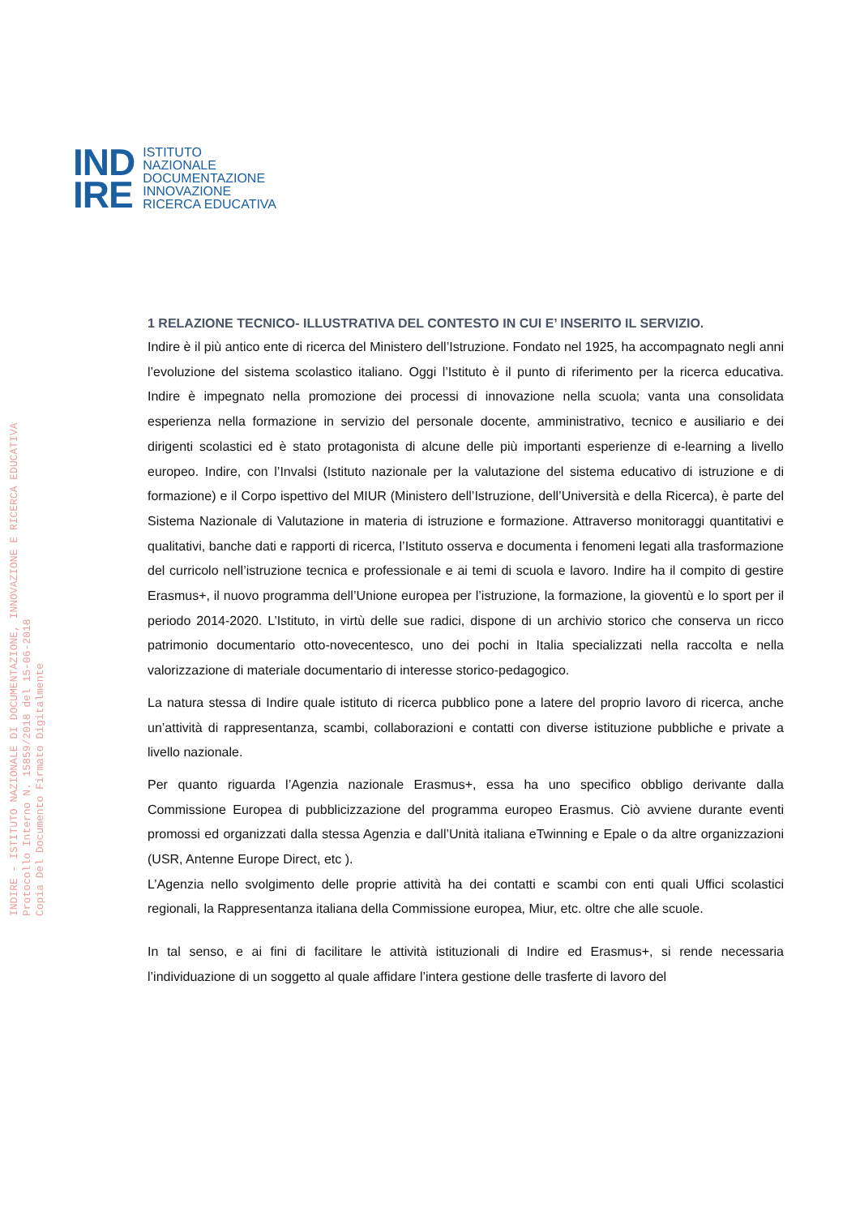IND
IRE
ISTITUTO
NAZIONALE
DOCUMENTAZIONE
INNOVAZIONE
RICERCA EDUCATIVA
INDIRE - ISTITUTO NAZIONALE DI DOCUMENTAZIONE, INNOVAZIONE E RICERCA EDUCATIVA
Protocollo Interno N. 15859/2018 del 15-06-2018
Copia Del Documento Firmato Digitalmente
1 RELAZIONE TECNICO- ILLUSTRATIVA DEL CONTESTO IN CUI E’ INSERITO IL SERVIZIO.
Indire è il più antico ente di ricerca del Ministero dell’Istruzione. Fondato nel 1925, ha accompagnato negli anni l’evoluzione del sistema scolastico italiano. Oggi l’Istituto è il punto di riferimento per la ricerca educativa. Indire è impegnato nella promozione dei processi di innovazione nella scuola; vanta una consolidata esperienza nella formazione in servizio del personale docente, amministrativo, tecnico e ausiliario e dei dirigenti scolastici ed è stato protagonista di alcune delle più importanti esperienze di e-learning a livello europeo. Indire, con l’Invalsi (Istituto nazionale per la valutazione del sistema educativo di istruzione e di formazione) e il Corpo ispettivo del MIUR (Ministero dell’Istruzione, dell’Università e della Ricerca), è parte del Sistema Nazionale di Valutazione in materia di istruzione e formazione. Attraverso monitoraggi quantitativi e qualitativi, banche dati e rapporti di ricerca, l’Istituto osserva e documenta i fenomeni legati alla trasformazione del curricolo nell’istruzione tecnica e professionale e ai temi di scuola e lavoro. Indire ha il compito di gestire Erasmus+, il nuovo programma dell’Unione europea per l’istruzione, la formazione, la gioventù e lo sport per il periodo 2014-2020. L’Istituto, in virtù delle sue radici, dispone di un archivio storico che conserva un ricco patrimonio documentario otto-novecentesco, uno dei pochi in Italia specializzati nella raccolta e nella valorizzazione di materiale documentario di interesse storico-pedagogico.
La natura stessa di Indire quale istituto di ricerca pubblico pone a latere del proprio lavoro di ricerca, anche un’attività di rappresentanza, scambi, collaborazioni e contatti con diverse istituzione pubbliche e private a livello nazionale.
Per quanto riguarda l’Agenzia nazionale Erasmus+, essa ha uno specifico obbligo derivante dalla Commissione Europea di pubblicizzazione del programma europeo Erasmus. Ciò avviene durante eventi promossi ed organizzati dalla stessa Agenzia e dall’Unità italiana eTwinning e Epale o da altre organizzazioni (USR, Antenne Europe Direct, etc ).
L’Agenzia nello svolgimento delle proprie attività ha dei contatti e scambi con enti quali Uffici scolastici regionali, la Rappresentanza italiana della Commissione europea, Miur, etc. oltre che alle scuole.
In tal senso, e ai fini di facilitare le attività istituzionali di Indire ed Erasmus+, si rende necessaria l’individuazione di un soggetto al quale affidare l’intera gestione delle trasferte di lavoro del